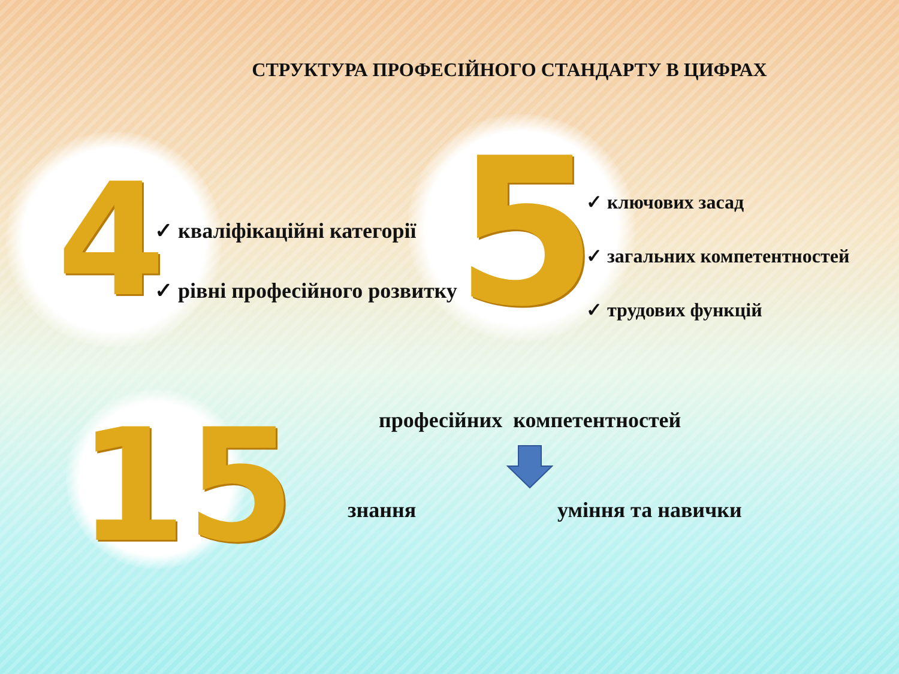4 5
15
СТРУКТУРА ПРОФЕСІЙНОГО СТАНДАРТУ В ЦИФРАХ
✓ кваліфікаційні категорії
✓ рівні професійного розвитку
✓ ключових засад
✓ загальних компетентностей
✓ трудових функцій
професійних компетентностей
знання уміння та навички